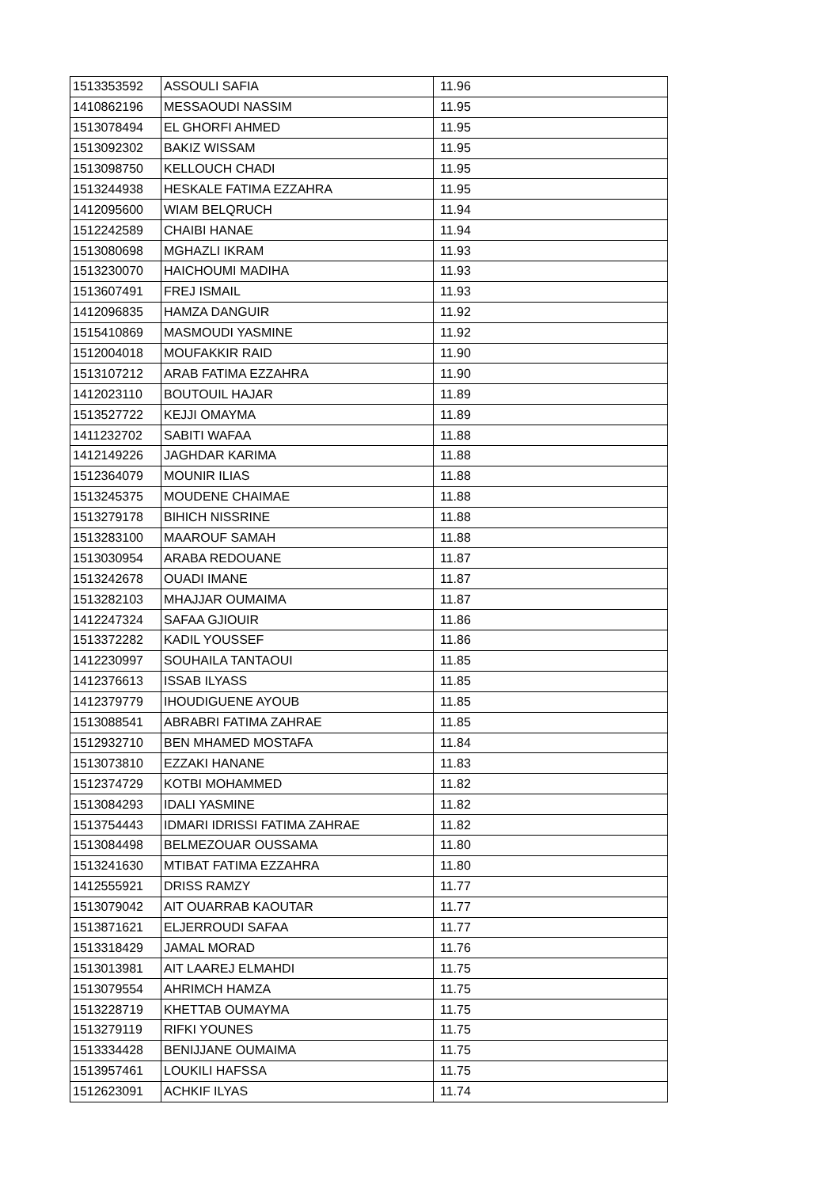| 1513353592 | ASSOULI SAFIA | 11.96 |
| 1410862196 | MESSAOUDI NASSIM | 11.95 |
| 1513078494 | EL GHORFI AHMED | 11.95 |
| 1513092302 | BAKIZ WISSAM | 11.95 |
| 1513098750 | KELLOUCH CHADI | 11.95 |
| 1513244938 | HESKALE FATIMA EZZAHRA | 11.95 |
| 1412095600 | WIAM BELQRUCH | 11.94 |
| 1512242589 | CHAIBI HANAE | 11.94 |
| 1513080698 | MGHAZLI IKRAM | 11.93 |
| 1513230070 | HAICHOUMI MADIHA | 11.93 |
| 1513607491 | FREJ ISMAIL | 11.93 |
| 1412096835 | HAMZA DANGUIR | 11.92 |
| 1515410869 | MASMOUDI YASMINE | 11.92 |
| 1512004018 | MOUFAKKIR RAID | 11.90 |
| 1513107212 | ARAB FATIMA EZZAHRA | 11.90 |
| 1412023110 | BOUTOUIL HAJAR | 11.89 |
| 1513527722 | KEJJI OMAYMA | 11.89 |
| 1411232702 | SABITI WAFAA | 11.88 |
| 1412149226 | JAGHDAR KARIMA | 11.88 |
| 1512364079 | MOUNIR ILIAS | 11.88 |
| 1513245375 | MOUDENE CHAIMAE | 11.88 |
| 1513279178 | BIHICH NISSRINE | 11.88 |
| 1513283100 | MAAROUF SAMAH | 11.88 |
| 1513030954 | ARABA REDOUANE | 11.87 |
| 1513242678 | OUADI IMANE | 11.87 |
| 1513282103 | MHAJJAR OUMAIMA | 11.87 |
| 1412247324 | SAFAA GJIOUIR | 11.86 |
| 1513372282 | KADIL YOUSSEF | 11.86 |
| 1412230997 | SOUHAILA TANTAOUI | 11.85 |
| 1412376613 | ISSAB ILYASS | 11.85 |
| 1412379779 | IHOUDIGUENE AYOUB | 11.85 |
| 1513088541 | ABRABRI FATIMA ZAHRAE | 11.85 |
| 1512932710 | BEN MHAMED MOSTAFA | 11.84 |
| 1513073810 | EZZAKI HANANE | 11.83 |
| 1512374729 | KOTBI MOHAMMED | 11.82 |
| 1513084293 | IDALI YASMINE | 11.82 |
| 1513754443 | IDMARI IDRISSI FATIMA ZAHRAE | 11.82 |
| 1513084498 | BELMEZOUAR OUSSAMA | 11.80 |
| 1513241630 | MTIBAT FATIMA EZZAHRA | 11.80 |
| 1412555921 | DRISS RAMZY | 11.77 |
| 1513079042 | AIT OUARRAB KAOUTAR | 11.77 |
| 1513871621 | ELJERROUDI SAFAA | 11.77 |
| 1513318429 | JAMAL MORAD | 11.76 |
| 1513013981 | AIT LAAREJ ELMAHDI | 11.75 |
| 1513079554 | AHRIMCH HAMZA | 11.75 |
| 1513228719 | KHETTAB OUMAYMA | 11.75 |
| 1513279119 | RIFKI YOUNES | 11.75 |
| 1513334428 | BENIJJANE OUMAIMA | 11.75 |
| 1513957461 | LOUKILI HAFSSA | 11.75 |
| 1512623091 | ACHKIF ILYAS | 11.74 |